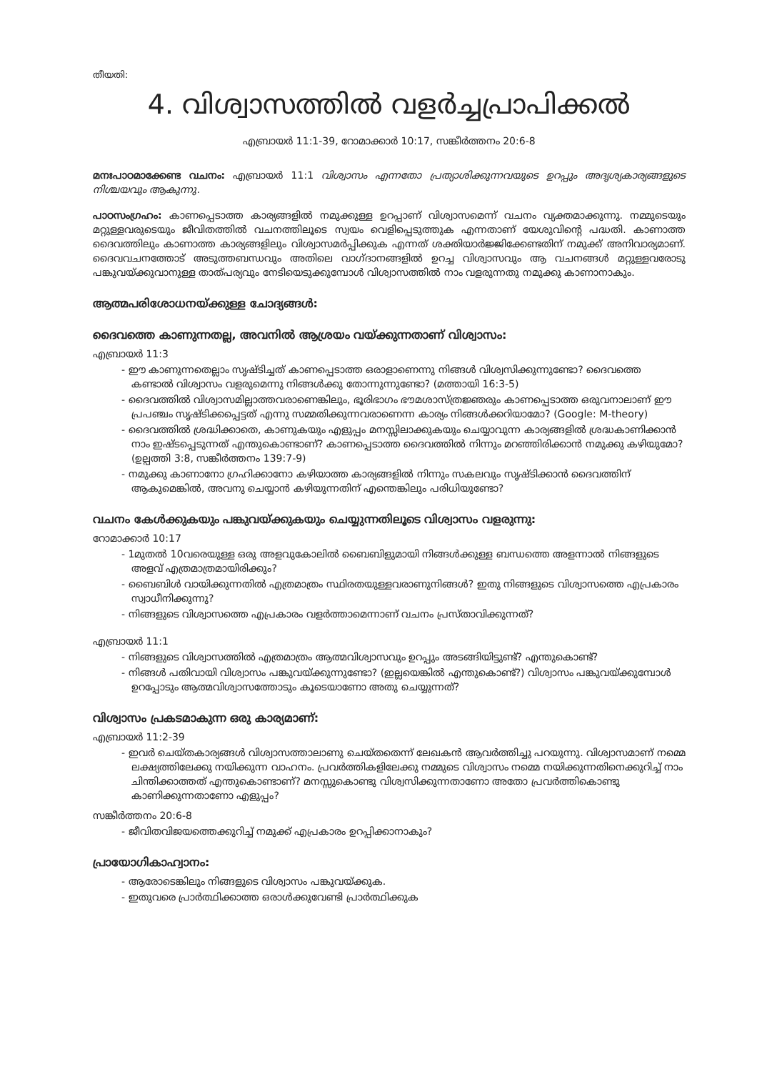തീയതി:
4. വിശ്വാസത്തിൽ വളർച്ചപ്രാപിക്കൽ
എബ്രായർ 11:1-39, റോമാക്കാർ 10:17, സങ്കീർത്തനം 20:6-8
മനഃപാഠമാക്കേണ്ട വചനം: എബ്രായർ 11:1 വിശ്വാസം എന്നതോ പ്രത്യാശിക്കുന്നവയുടെ ഉറപ്പും അദൃശ്യകാര്യങ്ങളുടെ നിശ്ചയവും ആകുന്നു.
പാഠസംഗ്രഹം: കാണപ്പെടാത്ത കാര്യങ്ങളിൽ നമുക്കുള്ള ഉറപ്പാണ് വിശ്വാസമെന്ന് വചനം വ്യക്തമാക്കുന്നു. നമ്മുടെയും മറ്റുള്ളവരുടെയും ജീവിതത്തിൽ വചനത്തിലൂടെ സ്വയം വെളിപ്പെടുത്തുക എന്നതാണ് യേശുവിന്റെ പദ്ധതി. കാണാത്ത ദൈവത്തിലും കാണാത്ത കാര്യങ്ങളിലും വിശ്വാസമർപ്പിക്കുക എന്നത് ശക്തിയാർജ്ജിക്കേണ്ടതിന് നമുക്ക് അനിവാര്യമാണ്. ദൈവവചനത്തോട് അടുത്തബന്ധവും അതിലെ വാഗ്ദാനങ്ങളിൽ ഉറച്ച വിശ്വാസവും ആ വചനങ്ങൾ മറ്റുള്ളവരോടു പങ്കുവയ്ക്കുവാനുള്ള താത്പര്യവും നേടിയെടുക്കുമ്പോൾ വിശ്വാസത്തിൽ നാം വളരുന്നതു നമുക്കു കാണാനാകും.
ആത്മപരിശോധനയ്ക്കുള്ള ചോദ്യങ്ങൾ:
ദൈവത്തെ കാണുന്നതല്ല, അവനിൽ ആശ്രയം വയ്ക്കുന്നതാണ് വിശ്വാസം:
എബ്രായർ 11:3
- ഈ കാണുന്നതെല്ലാം സൃഷ്ടിച്ചത് കാണപ്പെടാത്ത ഒരാളാണെന്നു നിങ്ങൾ വിശ്വസിക്കുന്നുണ്ടോ? ദൈവത്തെ കണ്ടാൽ വിശ്വാസം വളരുമെന്നു നിങ്ങൾക്കു തോന്നുന്നുണ്ടോ? (മത്തായി 16:3-5)
- ദൈവത്തിൽ വിശ്വാസമില്ലാത്തവരാണെങ്കിലും, ഭൂരിഭാഗം ഭൗമശാസ്ത്രജ്ഞരും കാണപ്പെടാത്ത ഒരുവനാലാണ് ഈ പ്രപഞ്ചം സൃഷ്ടിക്കപ്പെട്ടത് എന്നു സമ്മതിക്കുന്നവരാണെന്ന കാര്യം നിങ്ങൾക്കറിയാമോ? (Google: M-theory)
- ദൈവത്തിൽ ശ്രദ്ധിക്കാതെ, കാണുകയും എളുപ്പം മനസ്സിലാക്കുകയും ചെയ്യാവുന്ന കാര്യങ്ങളിൽ ശ്രദ്ധകാണിക്കാൻ നാം ഇഷ്ടപ്പെടുന്നത് എന്തുകൊണ്ടാണ്? കാണപ്പെടാത്ത ദൈവത്തിൽ നിന്നും മറഞ്ഞിരിക്കാൻ നമുക്കു കഴിയുമോ? (ഉല്പത്തി 3:8, സങ്കീർത്തനം 139:7-9)
- നമുക്കു കാണാനോ ഗ്രഹിക്കാനോ കഴിയാത്ത കാര്യങ്ങളിൽ നിന്നും സകലവും സൃഷ്ടിക്കാൻ ദൈവത്തിന് ആകുമെങ്കിൽ, അവനു ചെയ്യാൻ കഴിയുന്നതിന് എന്തെങ്കിലും പരിധിയുണ്ടോ?
വചനം കേൾക്കുകയും പങ്കുവയ്ക്കുകയും ചെയ്യുന്നതിലൂടെ വിശ്വാസം വളരുന്നു:
റോമാക്കാർ 10:17
- 1മുതൽ 10വരെയുള്ള ഒരു അളവുകോലിൽ ബൈബിളുമായി നിങ്ങൾക്കുള്ള ബന്ധത്തെ അളന്നാൽ നിങ്ങളുടെ അളവ് എത്രമാത്രമായിരിക്കും?
- ബൈബിൾ വായിക്കുന്നതിൽ എത്രമാത്രം സ്ഥിരതയുള്ളവരാണുനിങ്ങൾ? ഇതു നിങ്ങളുടെ വിശ്വാസത്തെ എപ്രകാരം സ്വാധീനിക്കുന്നു?
- നിങ്ങളുടെ വിശ്വാസത്തെ എപ്രകാരം വളർത്താമെന്നാണ് വചനം പ്രസ്താവിക്കുന്നത്?
എബ്രായർ 11:1
- നിങ്ങളുടെ വിശ്വാസത്തിൽ എത്രമാത്രം ആത്മവിശ്വാസവും ഉറപ്പും അടങ്ങിയിട്ടുണ്ട്? എന്തുകൊണ്ട്?
- നിങ്ങൾ പതിവായി വിശ്വാസം പങ്കുവയ്ക്കുന്നുണ്ടോ? (ഇല്ലയെങ്കിൽ എന്തുകൊണ്ട്?) വിശ്വാസം പങ്കുവയ്ക്കുമ്പോൾ ഉറപ്പോടും ആത്മവിശ്വാസത്തോടും കൂടെയാണോ അതു ചെയ്യുന്നത്?
വിശ്വാസം പ്രകടമാകുന്ന ഒരു കാര്യമാണ്:
എബ്രായർ 11:2-39
- ഇവർ ചെയ്തകാര്യങ്ങൾ വിശ്വാസത്താലാണു ചെയ്തതെന്ന് ലേഖകൻ ആവർത്തിച്ചു പറയുന്നു. വിശ്വാസമാണ് നമ്മെ ലക്ഷ്യത്തിലേക്കു നയിക്കുന്ന വാഹനം. പ്രവർത്തികളിലേക്കു നമ്മുടെ വിശ്വാസം നമ്മെ നയിക്കുന്നതിനെക്കുറിച്ച് നാം ചിന്തിക്കാത്തത് എന്തുകൊണ്ടാണ്? മനസ്സുകൊണ്ടു വിശ്വസിക്കുന്നതാണോ അതോ പ്രവർത്തികൊണ്ടു കാണിക്കുന്നതാണോ എളുപ്പം?
സങ്കീർത്തനം 20:6-8
- ജീവിതവിജയത്തെക്കുറിച്ച് നമുക്ക് എപ്രകാരം ഉറപ്പിക്കാനാകും?
പ്രായോഗികാഹ്വാനം:
- ആരോടെങ്കിലും നിങ്ങളുടെ വിശ്വാസം പങ്കുവയ്ക്കുക.
- ഇതുവരെ പ്രാർത്ഥിക്കാത്ത ഒരാൾക്കുവേണ്ടി പ്രാർത്ഥിക്കുക